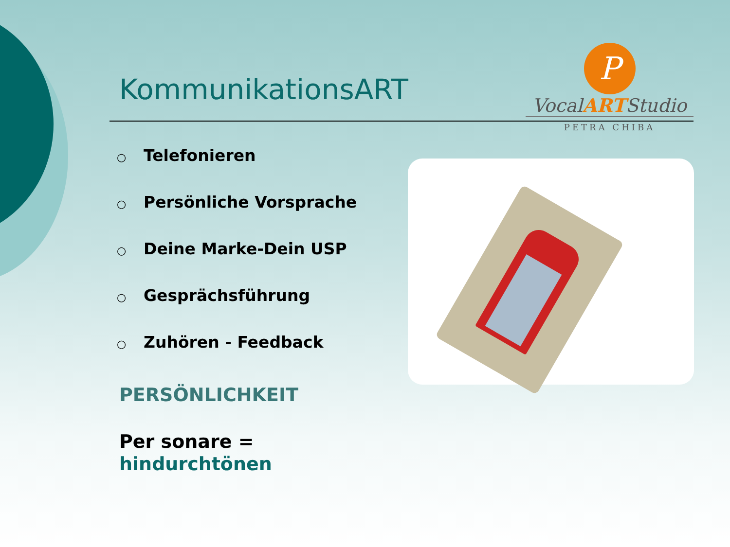KommunikationsART
P
VocalARTStudio
PETRA CHIBA
○ Telefonieren
○ Persönliche Vorsprache
○ Deine Marke-Dein USP
○ Gesprächsführung
○ Zuhören - Feedback
PERSÖNLICHKEIT
Per sonare =
hindurchtönen